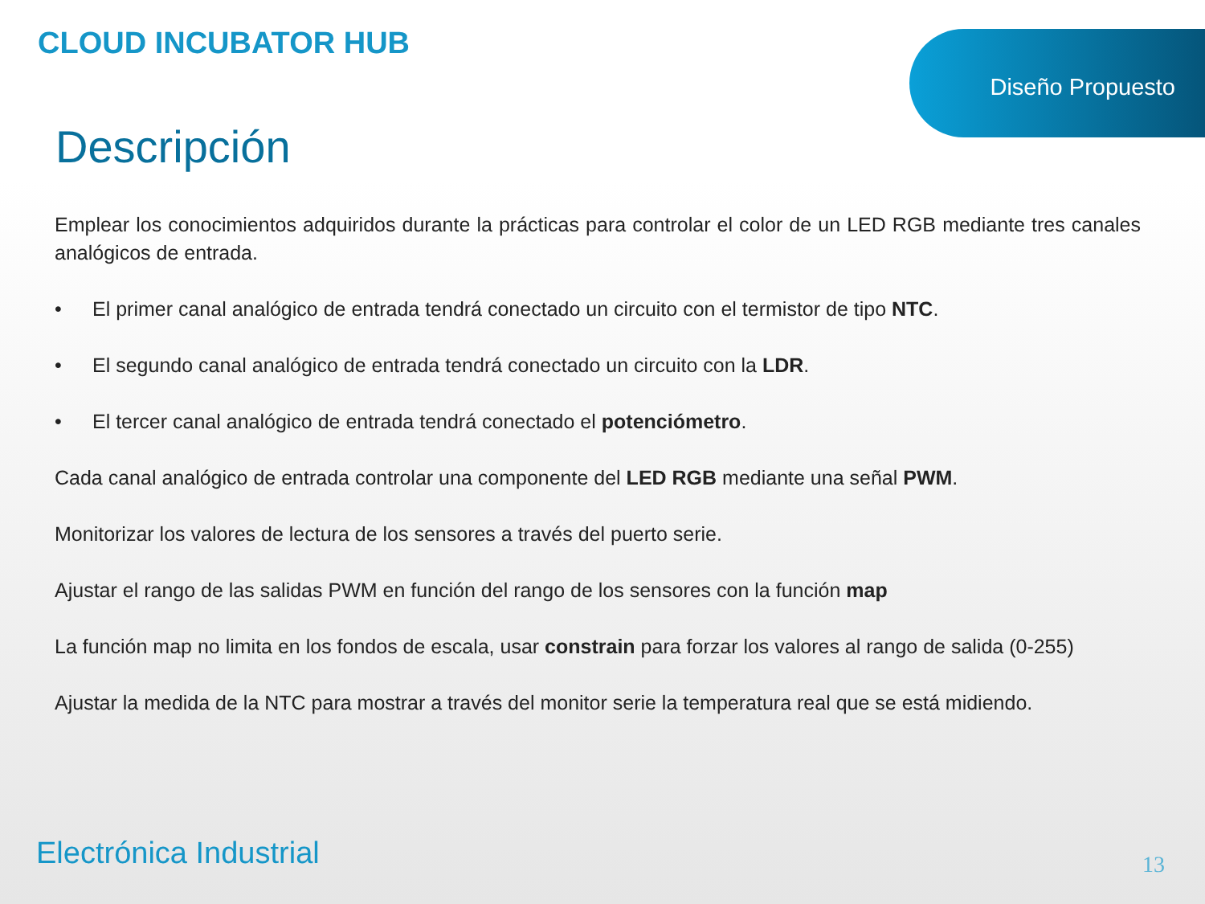CLOUD INCUBATOR HUB Diseño Propuesto
Descripción
Emplear los conocimientos adquiridos durante la prácticas para controlar el color de un LED RGB mediante tres canales analógicos de entrada.
• El primer canal analógico de entrada tendrá conectado un circuito con el termistor de tipo NTC.
• El segundo canal analógico de entrada tendrá conectado un circuito con la LDR.
• El tercer canal analógico de entrada tendrá conectado el potenciómetro.
Cada canal analógico de entrada controlar una componente del LED RGB mediante una señal PWM.
Monitorizar los valores de lectura de los sensores a través del puerto serie.
Ajustar el rango de las salidas PWM en función del rango de los sensores con la función map
La función map no limita en los fondos de escala, usar constrain para forzar los valores al rango de salida (0-255)
Ajustar la medida de la NTC para mostrar a través del monitor serie la temperatura real que se está midiendo.
Electrónica Industrial 13